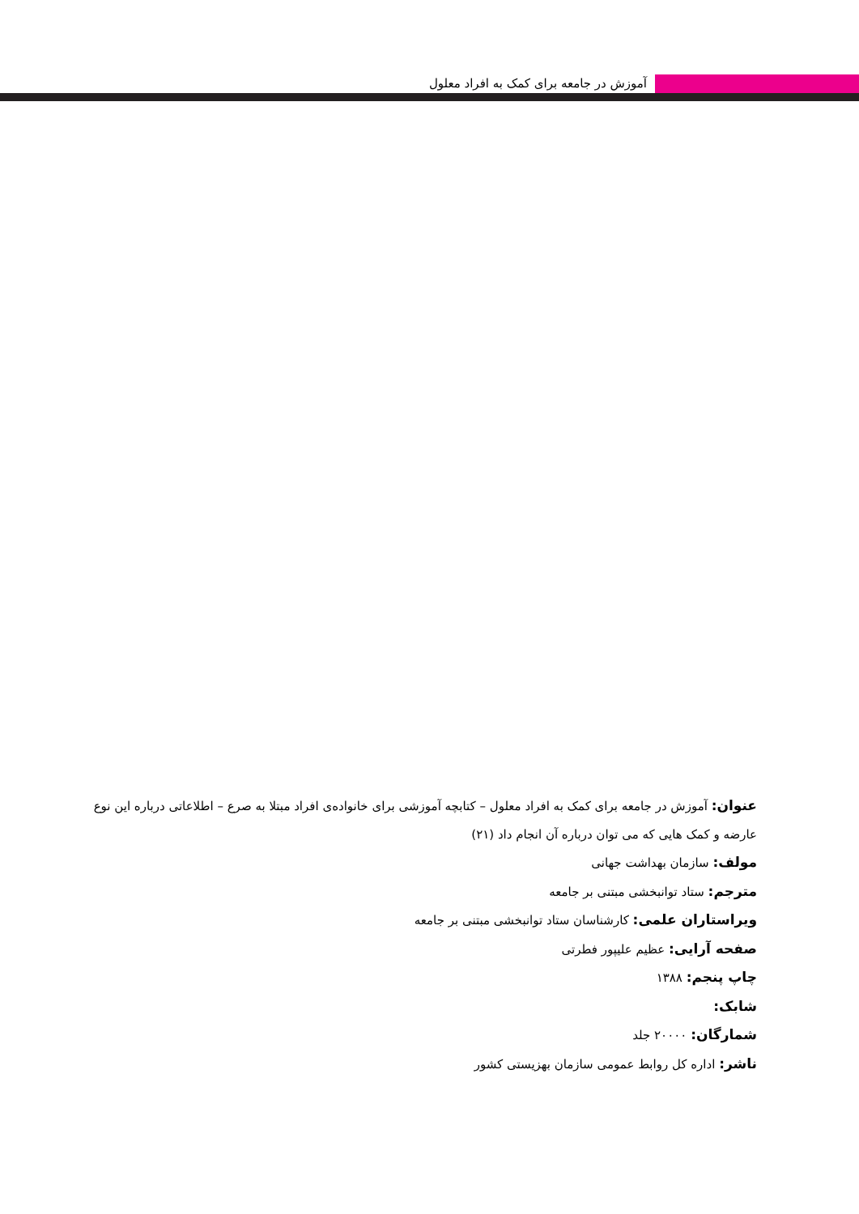آموزش در جامعه برای کمک به افراد معلول
عنوان: آموزش در جامعه برای کمک به افراد معلول – کتابچه آموزشی برای خانواده‌ی افراد مبتلا به صرع – اطلاعاتی درباره این نوع عارضه و کمک هایی که می توان درباره آن انجام داد (۲۱)
مولف: سازمان بهداشت جهانی
مترجم: ستاد توانبخشی مبتنی بر جامعه
ویراستاران علمی: کارشناسان ستاد توانبخشی مبتنی بر جامعه
صفحه آرایی: عظیم علیپور فطرتی
چاپ پنجم: ۱۳۸۸
شابک:
شمارگان: ۲۰۰۰۰ جلد
ناشر: اداره کل روابط عمومی سازمان بهزیستی کشور